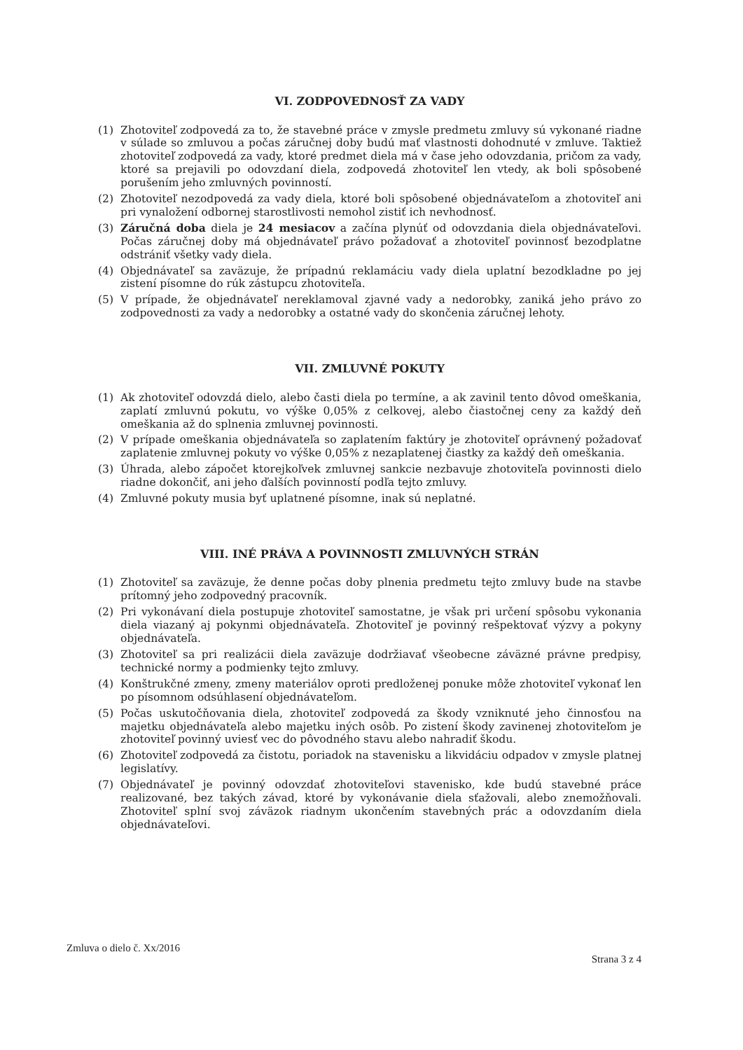VI. ZODPOVEDNOSŤ ZA VADY
(1) Zhotoviteľ zodpovedá za to, že stavebné práce v zmysle predmetu zmluvy sú vykonané riadne v súlade so zmluvou a počas záručnej doby budú mať vlastnosti dohodnuté v zmluve. Taktiež zhotoviteľ zodpovedá za vady, ktoré predmet diela má v čase jeho odovzdania, pričom za vady, ktoré sa prejavili po odovzdaní diela, zodpovedá zhotoviteľ len vtedy, ak boli spôsobené porušením jeho zmluvných povinností.
(2) Zhotoviteľ nezodpovedá za vady diela, ktoré boli spôsobené objednávateľom a zhotoviteľ ani pri vynaložení odbornej starostlivosti nemohol zistiť ich nevhodnosť.
(3) Záručná doba diela je 24 mesiacov a začína plynúť od odovzdania diela objednávateľovi. Počas záručnej doby má objednávateľ právo požadovať a zhotoviteľ povinnosť bezodplatne odstrániť všetky vady diela.
(4) Objednávateľ sa zaväzuje, že prípadnú reklamáciu vady diela uplatní bezodkladne po jej zistení písomne do rúk zástupcu zhotoviteľa.
(5) V prípade, že objednávateľ nereklamoval zjavné vady a nedorobky, zaniká jeho právo zo zodpovednosti za vady a nedorobky a ostatné vady do skončenia záručnej lehoty.
VII. ZMLUVNÉ POKUTY
(1) Ak zhotoviteľ odovzdá dielo, alebo časti diela po termíne, a ak zavinil tento dôvod omeškania, zaplatí zmluvnú pokutu, vo výške 0,05% z celkovej, alebo čiastočnej ceny za každý deň omeškania až do splnenia zmluvnej povinnosti.
(2) V prípade omeškania objednávateľa so zaplatením faktúry je zhotoviteľ oprávnený požadovať zaplatenie zmluvnej pokuty vo výške 0,05% z nezaplatenej čiastky za každý deň omeškania.
(3) Úhrada, alebo zápočet ktorejkoľvek zmluvnej sankcie nezbavuje zhotoviteľa povinnosti dielo riadne dokončiť, ani jeho ďalších povinností podľa tejto zmluvy.
(4) Zmluvné pokuty musia byť uplatnené písomne, inak sú neplatné.
VIII. INÉ PRÁVA A POVINNOSTI ZMLUVNÝCH STRÁN
(1) Zhotoviteľ sa zaväzuje, že denne počas doby plnenia predmetu tejto zmluvy bude na stavbe prítomný jeho zodpovedný pracovník.
(2) Pri vykonávaní diela postupuje zhotoviteľ samostatne, je však pri určení spôsobu vykonania diela viazaný aj pokynmi objednávateľa. Zhotoviteľ je povinný rešpektovať výzvy a pokyny objednávateľa.
(3) Zhotoviteľ sa pri realizácii diela zaväzuje dodržiavať všeobecne záväzné právne predpisy, technické normy a podmienky tejto zmluvy.
(4) Konštrukčné zmeny, zmeny materiálov oproti predloženej ponuke môže zhotoviteľ vykonať len po písomnom odsúhlasení objednávateľom.
(5) Počas uskutočňovania diela, zhotoviteľ zodpovedá za škody vzniknuté jeho činnosťou na majetku objednávateľa alebo majetku iných osôb. Po zistení škody zavinenej zhotoviteľom je zhotoviteľ povinný uviesť vec do pôvodného stavu alebo nahradiť škodu.
(6) Zhotoviteľ zodpovedá za čistotu, poriadok na stavenisku a likvidáciu odpadov v zmysle platnej legislatívy.
(7) Objednávateľ je povinný odovzdať zhotoviteľovi stavenisko, kde budú stavebné práce realizované, bez takých závad, ktoré by vykonávanie diela sťažovali, alebo znemožňovali. Zhotoviteľ splní svoj záväzok riadnym ukončením stavebných prác a odovzdaním diela objednávateľovi.
Zmluva o dielo č. Xx/2016 Strana 3 z 4